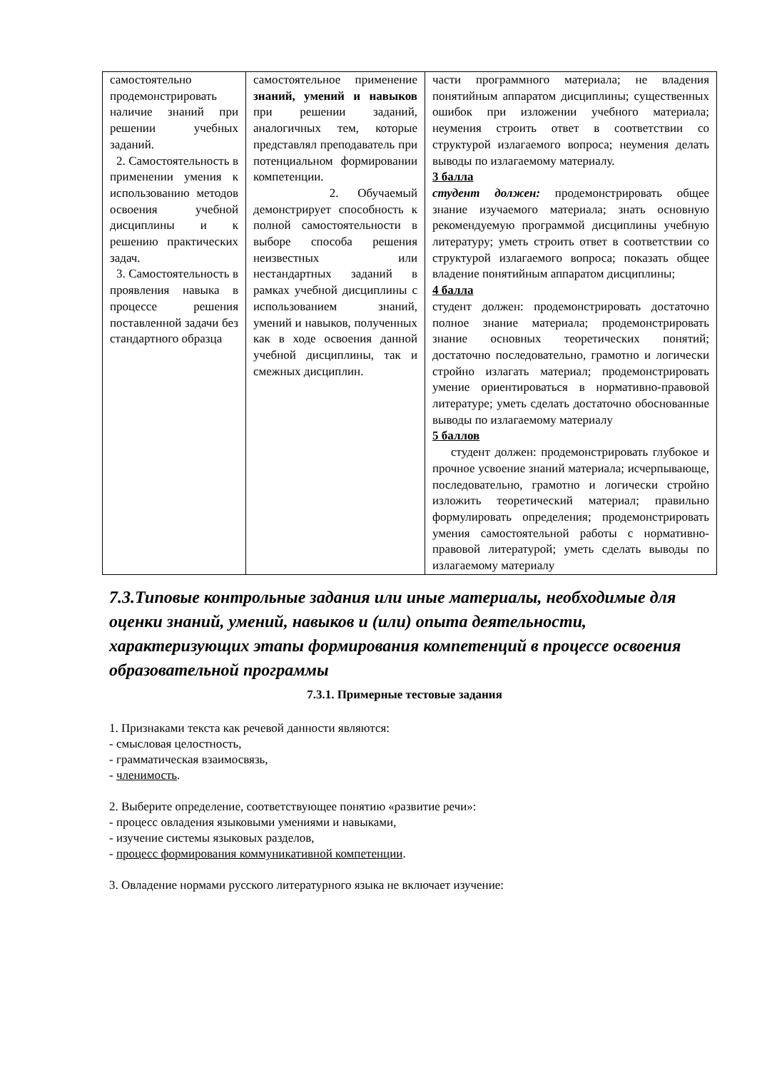| самостоятельно продемонстрировать наличие знаний при решении учебных заданий. 2. Самостоятельность в применении умения к использованию методов освоения учебной дисциплины и к решению практических задач. 3. Самостоятельность в проявления навыка в процессе решения поставленной задачи без стандартного образца | самостоятельное применение знаний, умений и навыков при решении заданий, аналогичных тем, которые представлял преподаватель при потенциальном формировании компетенции. 2. Обучаемый демонстрирует способность к полной самостоятельности в выборе способа решения неизвестных или нестандартных заданий в рамках учебной дисциплины с использованием знаний, умений и навыков, полученных как в ходе освоения данной учебной дисциплины, так и смежных дисциплин. | части программного материала; не владения понятийным аппаратом дисциплины; существенных ошибок при изложении учебного материала; неумения строить ответ в соответствии со структурой излагаемого вопроса; неумения делать выводы по излагаемому материалу. 3 балла студент должен: продемонстрировать общее знание изучаемого материала; знать основную рекомендуемую программой дисциплины учебную литературу; уметь строить ответ в соответствии со структурой излагаемого вопроса; показать общее владение понятийным аппаратом дисциплины; 4 балла студент должен: продемонстрировать достаточно полное знание материала; продемонстрировать знание основных теоретических понятий; достаточно последовательно, грамотно и логически стройно излагать материал; продемонстрировать умение ориентироваться в нормативно-правовой литературе; уметь сделать достаточно обоснованные выводы по излагаемому материалу 5 баллов студент должен: продемонстрировать глубокое и прочное усвоение знаний материала; исчерпывающе, последовательно, грамотно и логически стройно изложить теоретический материал; правильно формулировать определения; продемонстрировать умения самостоятельной работы с нормативно-правовой литературой; уметь сделать выводы по излагаемому материалу |
7.3.Типовые контрольные задания или иные материалы, необходимые для оценки знаний, умений, навыков и (или) опыта деятельности, характеризующих этапы формирования компетенций в процессе освоения образовательной программы
7.3.1. Примерные тестовые задания
1. Признаками текста как речевой данности являются:
- смысловая целостность,
- грамматическая взаимосвязь,
- членимость.
2. Выберите определение, соответствующее понятию «развитие речи»:
- процесс овладения языковыми умениями и навыками,
- изучение системы языковых разделов,
- процесс формирования коммуникативной компетенции.
3. Овладение нормами русского литературного языка не включает изучение: